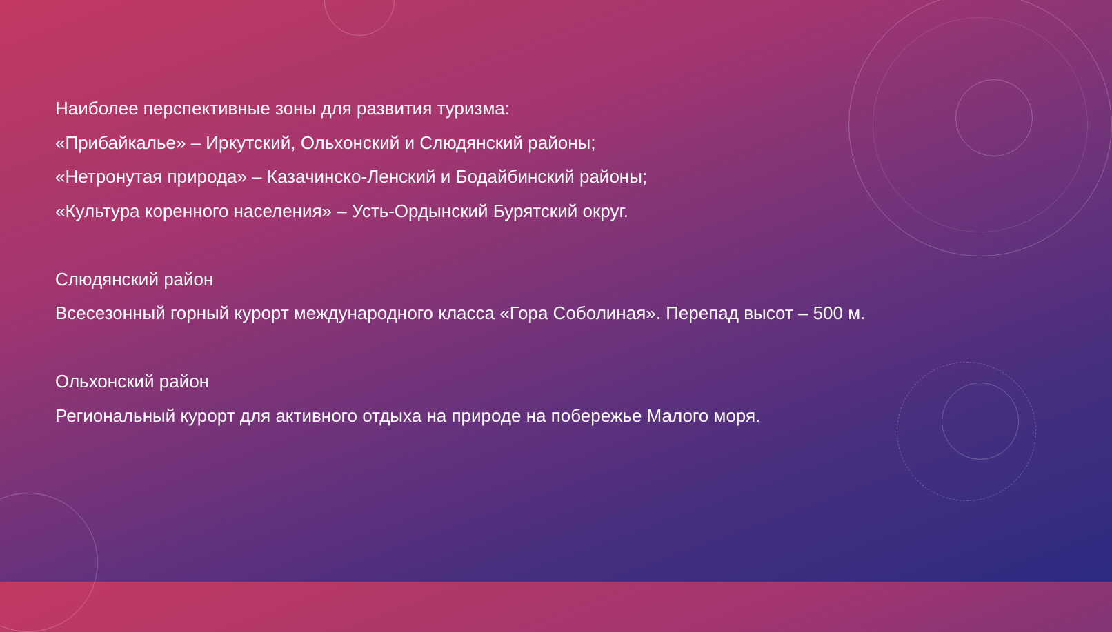Наиболее перспективные зоны для развития туризма:
«Прибайкалье» – Иркутский, Ольхонский и Слюдянский районы;
«Нетронутая природа» – Казачинско-Ленский и Бодайбинский районы;
«Культура коренного населения» – Усть-Ордынский Бурятский округ.
Слюдянский район
Всесезонный горный курорт международного класса «Гора Соболиная». Перепад высот – 500 м.
Ольхонский район
Региональный курорт для активного отдыха на природе на побережье Малого моря.